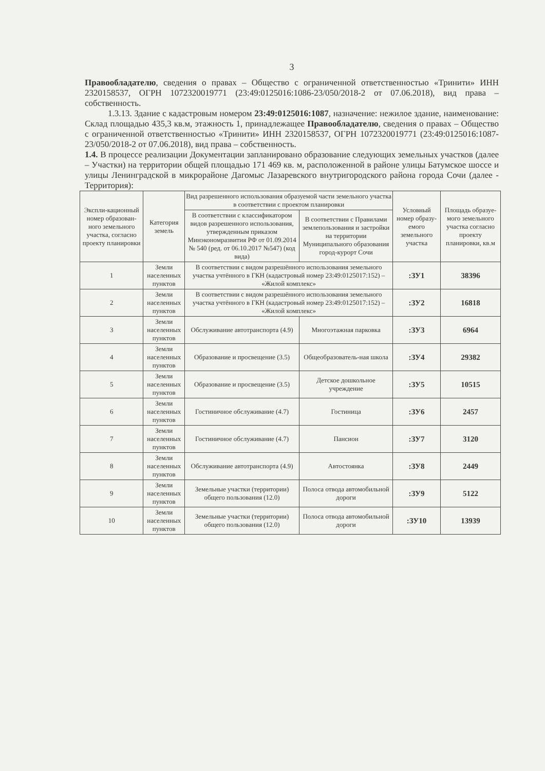3
Правообладателю, сведения о правах – Общество с ограниченной ответственностью «Тринити» ИНН 2320158537, ОГРН 1072320019771 (23:49:0125016:1086-23/050/2018-2 от 07.06.2018), вид права – собственность.
1.3.13. Здание с кадастровым номером 23:49:0125016:1087, назначение: нежилое здание, наименование: Склад площадью 435,3 кв.м, этажность 1, принадлежащее Правообладателю, сведения о правах – Общество с ограниченной ответственностью «Тринити» ИНН 2320158537, ОГРН 1072320019771 (23:49:0125016:1087-23/050/2018-2 от 07.06.2018), вид права – собственность.
1.4. В процессе реализации Документации запланировано образование следующих земельных участков (далее – Участки) на территории общей площадью 171 469 кв. м, расположенной в районе улицы Батумское шоссе и улицы Ленинградской в микрорайоне Дагомыс Лазаревского внутригородского района города Сочи (далее - Территория):
| Экспли-кационный номер образован-ного земельного участка, согласно проекту планировки | Категория земель | Вид разрешенного использования образуемой части земельного участка в соответствии с проектом планировки | | Условный номер образу-емого земельного участка | Площадь образуе-мого земельного участка согласно проекту планировки, кв.м |
| --- | --- | --- | --- | --- | --- |
| | | В соответствии с классификатором видов разрешенного использования, утвержденным приказом Минэкономразвития РФ от 01.09.2014 № 540 (ред. от 06.10.2017 №547) (код вида) | В соответствии с Правилами землепользования и застройки на территории Муниципального образования город-курорт Сочи | | |
| 1 | Земли населенных пунктов | В соответствии с видом разрешённого использования земельного участка учтённого в ГКН (кадастровый номер 23:49:0125017:152) – «Жилой комплекс» | | :ЗУ1 | 38396 |
| 2 | Земли населенных пунктов | В соответствии с видом разрешённого использования земельного участка учтённого в ГКН (кадастровый номер 23:49:0125017:152) – «Жилой комплекс» | | :ЗУ2 | 16818 |
| 3 | Земли населенных пунктов | Обслуживание автотранспорта (4.9) | Многоэтажная парковка | :ЗУ3 | 6964 |
| 4 | Земли населенных пунктов | Образование и просвещение (3.5) | Общеобразователь-ная школа | :ЗУ4 | 29382 |
| 5 | Земли населенных пунктов | Образование и просвещение (3.5) | Детское дошкольное учреждение | :ЗУ5 | 10515 |
| 6 | Земли населенных пунктов | Гостиничное обслуживание (4.7) | Гостиница | :ЗУ6 | 2457 |
| 7 | Земли населенных пунктов | Гостиничное обслуживание (4.7) | Пансион | :ЗУ7 | 3120 |
| 8 | Земли населенных пунктов | Обслуживание автотранспорта (4.9) | Автостоянка | :ЗУ8 | 2449 |
| 9 | Земли населенных пунктов | Земельные участки (территории) общего пользования (12.0) | Полоса отвода автомобильной дороги | :ЗУ9 | 5122 |
| 10 | Земли населенных пунктов | Земельные участки (территории) общего пользования (12.0) | Полоса отвода автомобильной дороги | :ЗУ10 | 13939 |